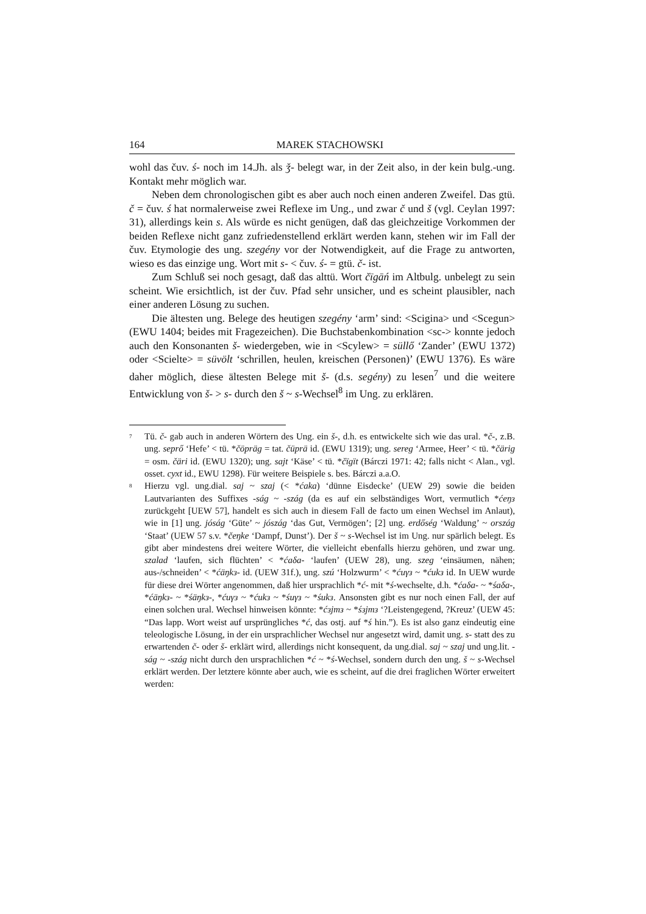164 MAREK STACHOWSKI
wohl das čuv. ś- noch im 14.Jh. als ǯ- belegt war, in der Zeit also, in der kein bulg.-ung. Kontakt mehr möglich war.
Neben dem chronologischen gibt es aber auch noch einen anderen Zweifel. Das gtü. č = čuv. ś hat normalerweise zwei Reflexe im Ung., und zwar č und š (vgl. Ceylan 1997: 31), allerdings kein s. Als würde es nicht genügen, daß das gleichzeitige Vorkommen der beiden Reflexe nicht ganz zufriedenstellend erklärt werden kann, stehen wir im Fall der čuv. Etymologie des ung. szegény vor der Notwendigkeit, auf die Frage zu antworten, wieso es das einzige ung. Wort mit s- < čuv. ś- = gtü. č- ist.
Zum Schluß sei noch gesagt, daß das alttü. Wort čïgāń im Altbulg. unbelegt zu sein scheint. Wie ersichtlich, ist der čuv. Pfad sehr unsicher, und es scheint plausibler, nach einer anderen Lösung zu suchen.
Die ältesten ung. Belege des heutigen szegény ‘arm’ sind: <Scigina> und <Scegun> (EWU 1404; beides mit Fragezeichen). Die Buchstabenkombination <sc-> konnte jedoch auch den Konsonanten š- wiedergeben, wie in <Scylew> = süllő ‘Zander’ (EWU 1372) oder <Scielte> = süvölt ‘schrillen, heulen, kreischen (Personen)’ (EWU 1376). Es wäre daher möglich, diese ältesten Belege mit š- (d.s. segény) zu lesen<sup>7</sup> und die weitere Entwicklung von š- > s- durch den š ~ s-Wechsel<sup>8</sup> im Ung. zu erklären.
<sup>7</sup>
Tü. č- gab auch in anderen Wörtern des Ung. ein š-, d.h. es entwickelte sich wie das ural. *č-, z.B. ung. seprő ‘Hefe’ < tü. *čöpräg = tat. čüprä id. (EWU 1319); ung. sereg ‘Armee, Heer’ < tü. *čärig = osm. čäri id. (EWU 1320); ung. sajt ‘Käse’ < tü. *čïgït (Bárczi 1971: 42; falls nicht < Alan., vgl. osset. cyxt id., EWU 1298). Für weitere Beispiele s. bes. Bárczi a.a.O.
<sup>8</sup>
Hierzu vgl. ung.dial. saj ~ szaj (< *ćaka) ‘dünne Eisdecke’ (UEW 29) sowie die beiden Lautvarianten des Suffixes -ság ~ -szág (da es auf ein selbständiges Wort, vermutlich *ćeŋз zurückgeht [UEW 57], handelt es sich auch in diesem Fall de facto um einen Wechsel im Anlaut), wie in [1] ung. jóság ‘Güte’ ~ jószág ‘das Gut, Vermögen’; [2] ung. erdőség ‘Waldung’ ~ ország ‘Staat’ (UEW 57 s.v. *čeŋke ‘Dampf, Dunst’). Der š ~ s-Wechsel ist im Ung. nur spärlich belegt. Es gibt aber mindestens drei weitere Wörter, die vielleicht ebenfalls hierzu gehören, und zwar ung. szalad ‘laufen, sich flüchten’ < *ćaδa- ‘laufen’ (UEW 28), ung. szeg ‘einsäumen, nähen; aus-/schneiden’ < *ćäŋkз- id. (UEW 31f.), ung. szú ‘Holzwurm’ < *ćuγз ~ *ćukз id. In UEW wurde für diese drei Wörter angenommen, daß hier ursprachlich *ć- mit *ś-wechselte, d.h. *ćaδa- ~ *śaδa-, *ćäŋkз- ~ *śäŋkз-, *ćuγз ~ *ćukз ~ *śuγз ~ *śukз. Ansonsten gibt es nur noch einen Fall, der auf einen solchen ural. Wechsel hinweisen könnte: *ćзjmз ~ *śзjmз ‘?Leistengegend, ?Kreuz’ (UEW 45: “Das lapp. Wort weist auf ursprüngliches *ć, das ostj. auf *ś hin.”). Es ist also ganz eindeutig eine teleologische Lösung, in der ein ursprachlicher Wechsel nur angesetzt wird, damit ung. s- statt des zu erwartenden č- oder š- erklärt wird, allerdings nicht konsequent, da ung.dial. saj ~ szaj und ung.lit. -ság ~ -szág nicht durch den ursprachlichen *ć ~ *ś-Wechsel, sondern durch den ung. š ~ s-Wechsel erklärt werden. Der letztere könnte aber auch, wie es scheint, auf die drei fraglichen Wörter erweitert werden: